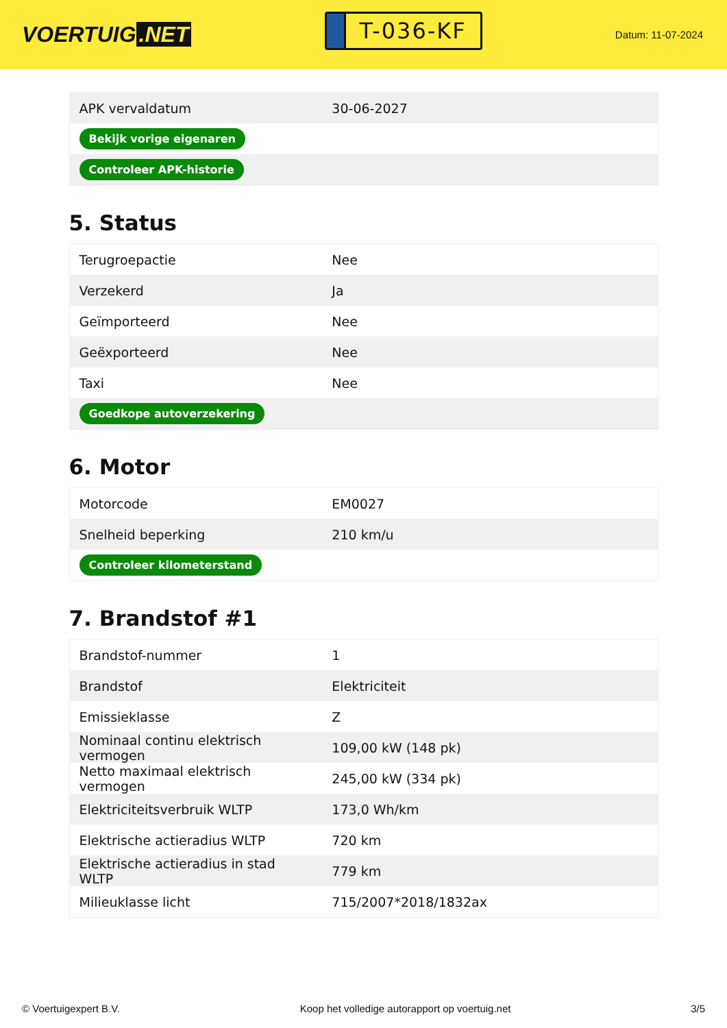VOERTUIG.NET
T-036-KF
Datum: 11-07-2024
| APK vervaldatum | 30-06-2027 |
| Bekijk vorige eigenaren | |
| Controleer APK-historie | |
5. Status
| Terugroepactie | Nee |
| Verzekerd | Ja |
| Geïmporteerd | Nee |
| Geëxporteerd | Nee |
| Taxi | Nee |
| Goedkope autoverzekering | |
6. Motor
| Motorcode | EM0027 |
| Snelheid beperking | 210 km/u |
| Controleer kilometerstand | |
7. Brandstof #1
| Brandstof-nummer | 1 |
| Brandstof | Elektriciteit |
| Emissieklasse | Z |
| Nominaal continu elektrisch vermogen | 109,00 kW (148 pk) |
| Netto maximaal elektrisch vermogen | 245,00 kW (334 pk) |
| Elektriciteitsverbruik WLTP | 173,0 Wh/km |
| Elektrische actieradius WLTP | 720 km |
| Elektrische actieradius in stad WLTP | 779 km |
| Milieuklasse licht | 715/2007*2018/1832ax |
© Voertuigexpert B.V. Koop het volledige autorapport op voertuig.net 3/5